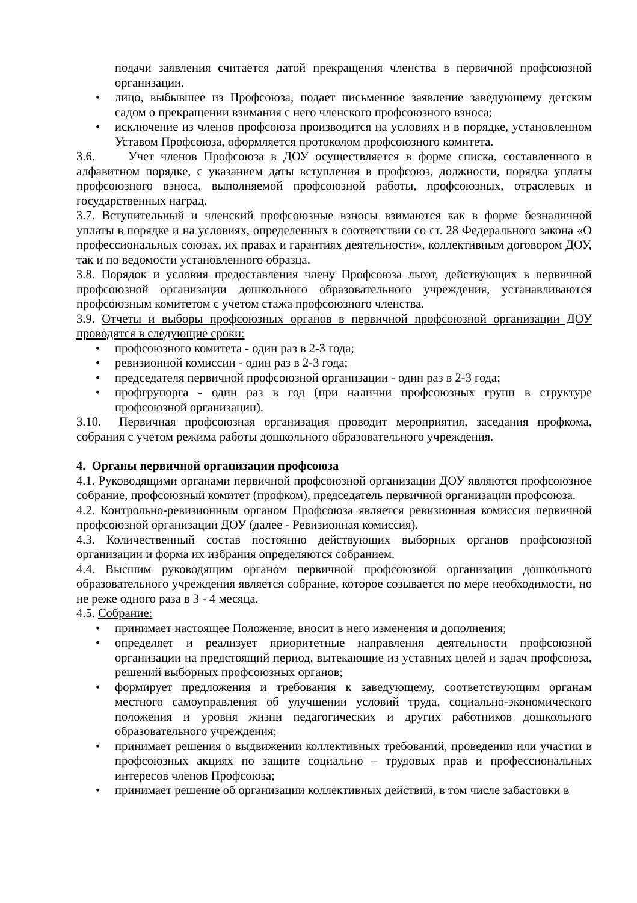подачи заявления считается датой прекращения членства в первичной профсоюзной организации.
• лицо, выбывшее из Профсоюза, подает письменное заявление заведующему детским садом о прекращении взимания с него членского профсоюзного взноса;
• исключение из членов профсоюза производится на условиях и в порядке, установленном Уставом Профсоюза, оформляется протоколом профсоюзного комитета.
3.6. Учет членов Профсоюза в ДОУ осуществляется в форме списка, составленного в алфавитном порядке, с указанием даты вступления в профсоюз, должности, порядка уплаты профсоюзного взноса, выполняемой профсоюзной работы, профсоюзных, отраслевых и государственных наград.
3.7. Вступительный и членский профсоюзные взносы взимаются как в форме безналичной уплаты в порядке и на условиях, определенных в соответствии со ст. 28 Федерального закона «О профессиональных союзах, их правах и гарантиях деятельности», коллективным договором ДОУ, так и по ведомости установленного образца.
3.8. Порядок и условия предоставления члену Профсоюза льгот, действующих в первичной профсоюзной организации дошкольного образовательного учреждения, устанавливаются профсоюзным комитетом с учетом стажа профсоюзного членства.
3.9. Отчеты и выборы профсоюзных органов в первичной профсоюзной организации ДОУ проводятся в следующие сроки:
• профсоюзного комитета - один раз в 2-3 года;
• ревизионной комиссии - один раз в 2-3 года;
• председателя первичной профсоюзной организации - один раз в 2-3 года;
• профгрупорга - один раз в год (при наличии профсоюзных групп в структуре профсоюзной организации).
3.10. Первичная профсоюзная организация проводит мероприятия, заседания профкома, собрания с учетом режима работы дошкольного образовательного учреждения.
4. Органы первичной организации профсоюза
4.1. Руководящими органами первичной профсоюзной организации ДОУ являются профсоюзное собрание, профсоюзный комитет (профком), председатель первичной организации профсоюза.
4.2. Контрольно-ревизионным органом Профсоюза является ревизионная комиссия первичной профсоюзной организации ДОУ (далее - Ревизионная комиссия).
4.3. Количественный состав постоянно действующих выборных органов профсоюзной организации и форма их избрания определяются собранием.
4.4. Высшим руководящим органом первичной профсоюзной организации дошкольного образовательного учреждения является собрание, которое созывается по мере необходимости, но не реже одного раза в 3 - 4 месяца.
4.5. Собрание:
• принимает настоящее Положение, вносит в него изменения и дополнения;
• определяет и реализует приоритетные направления деятельности профсоюзной организации на предстоящий период, вытекающие из уставных целей и задач профсоюза, решений выборных профсоюзных органов;
• формирует предложения и требования к заведующему, соответствующим органам местного самоуправления об улучшении условий труда, социально-экономического положения и уровня жизни педагогических и других работников дошкольного образовательного учреждения;
• принимает решения о выдвижении коллективных требований, проведении или участии в профсоюзных акциях по защите социально – трудовых прав и профессиональных интересов членов Профсоюза;
• принимает решение об организации коллективных действий, в том числе забастовки в